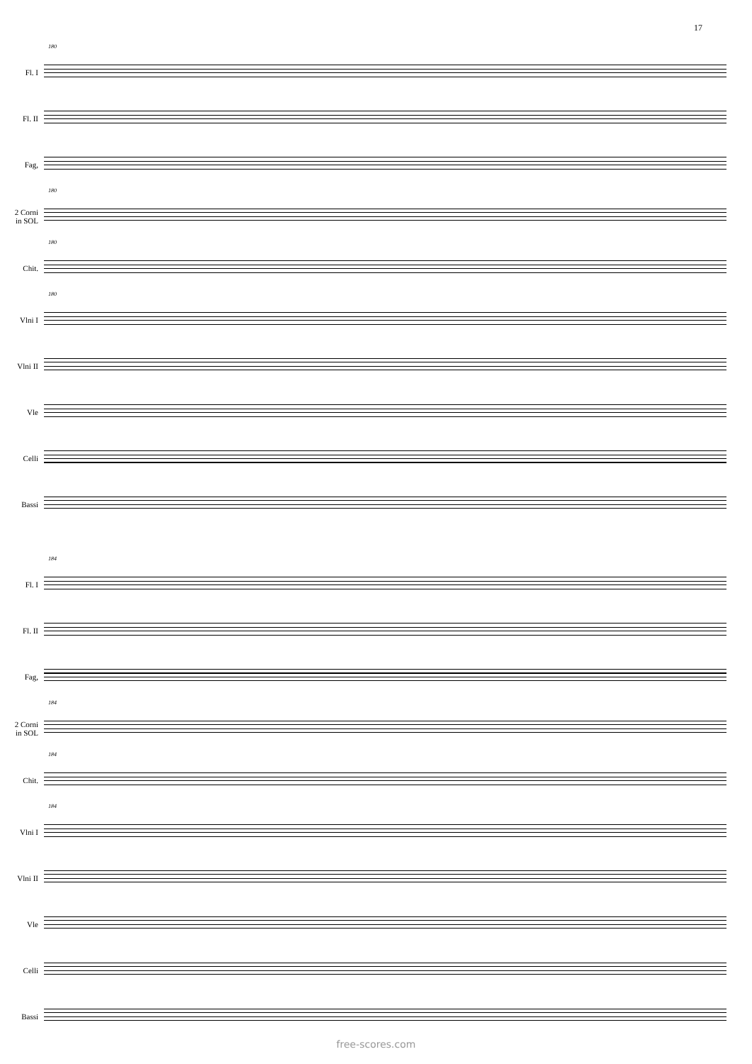17
180
Fl. I
Fl. II
Fag,
180
2 Corni
in SOL
180
Chit.
180
Vlni I
Vlni II
Vle
Celli
Bassi
184
Fl. I
Fl. II
Fag,
184
2 Corni
in SOL
184
Chit.
184
Vlni I
Vlni II
Vle
Celli
Bassi
free-scores.com